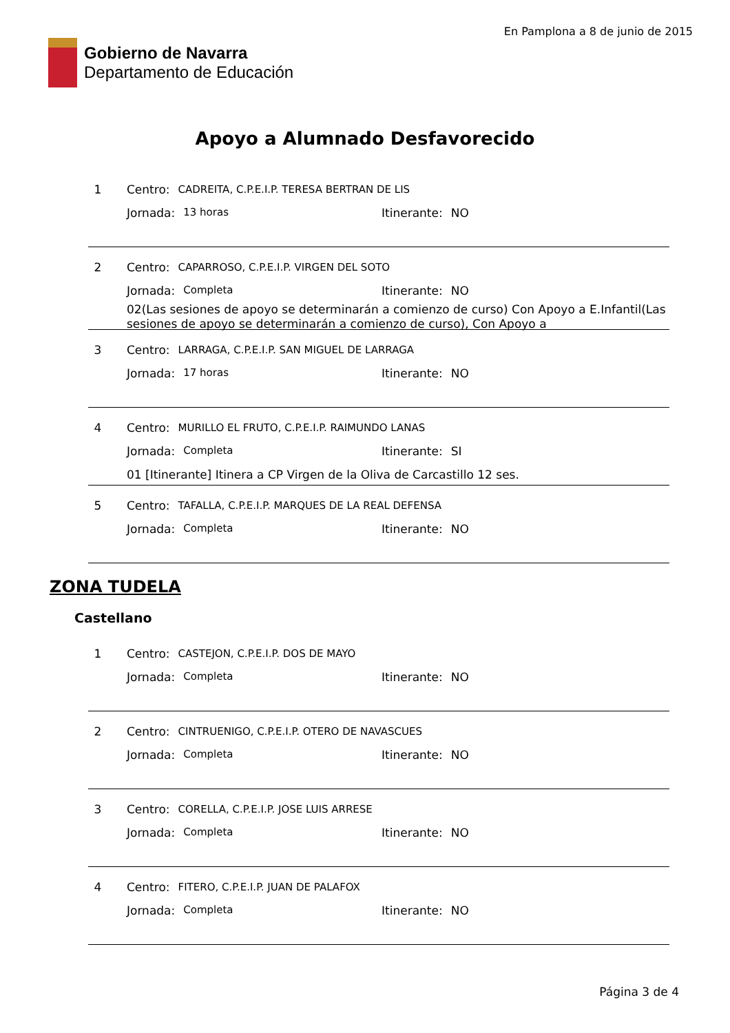Gobierno de Navarra
Departamento de Educación
En Pamplona a 8 de junio de 2015
Apoyo a Alumnado Desfavorecido
1 Centro: CADREITA, C.P.E.I.P. TERESA BERTRAN DE LIS
Jornada: 13 horas Itinerante: NO
2 Centro: CAPARROSO, C.P.E.I.P. VIRGEN DEL SOTO
Jornada: Completa Itinerante: NO
02(Las sesiones de apoyo se determinarán a comienzo de curso) Con Apoyo a E.Infantil(Las sesiones de apoyo se determinarán a comienzo de curso), Con Apoyo a
3 Centro: LARRAGA, C.P.E.I.P. SAN MIGUEL DE LARRAGA
Jornada: 17 horas Itinerante: NO
4 Centro: MURILLO EL FRUTO, C.P.E.I.P. RAIMUNDO LANAS
Jornada: Completa Itinerante: SI
01 [Itinerante] Itinera a CP Virgen de la Oliva de Carcastillo 12 ses.
5 Centro: TAFALLA, C.P.E.I.P. MARQUES DE LA REAL DEFENSA
Jornada: Completa Itinerante: NO
ZONA TUDELA
Castellano
1 Centro: CASTEJON, C.P.E.I.P. DOS DE MAYO
Jornada: Completa Itinerante: NO
2 Centro: CINTRUENIGO, C.P.E.I.P. OTERO DE NAVASCUES
Jornada: Completa Itinerante: NO
3 Centro: CORELLA, C.P.E.I.P. JOSE LUIS ARRESE
Jornada: Completa Itinerante: NO
4 Centro: FITERO, C.P.E.I.P. JUAN DE PALAFOX
Jornada: Completa Itinerante: NO
Página 3 de 4